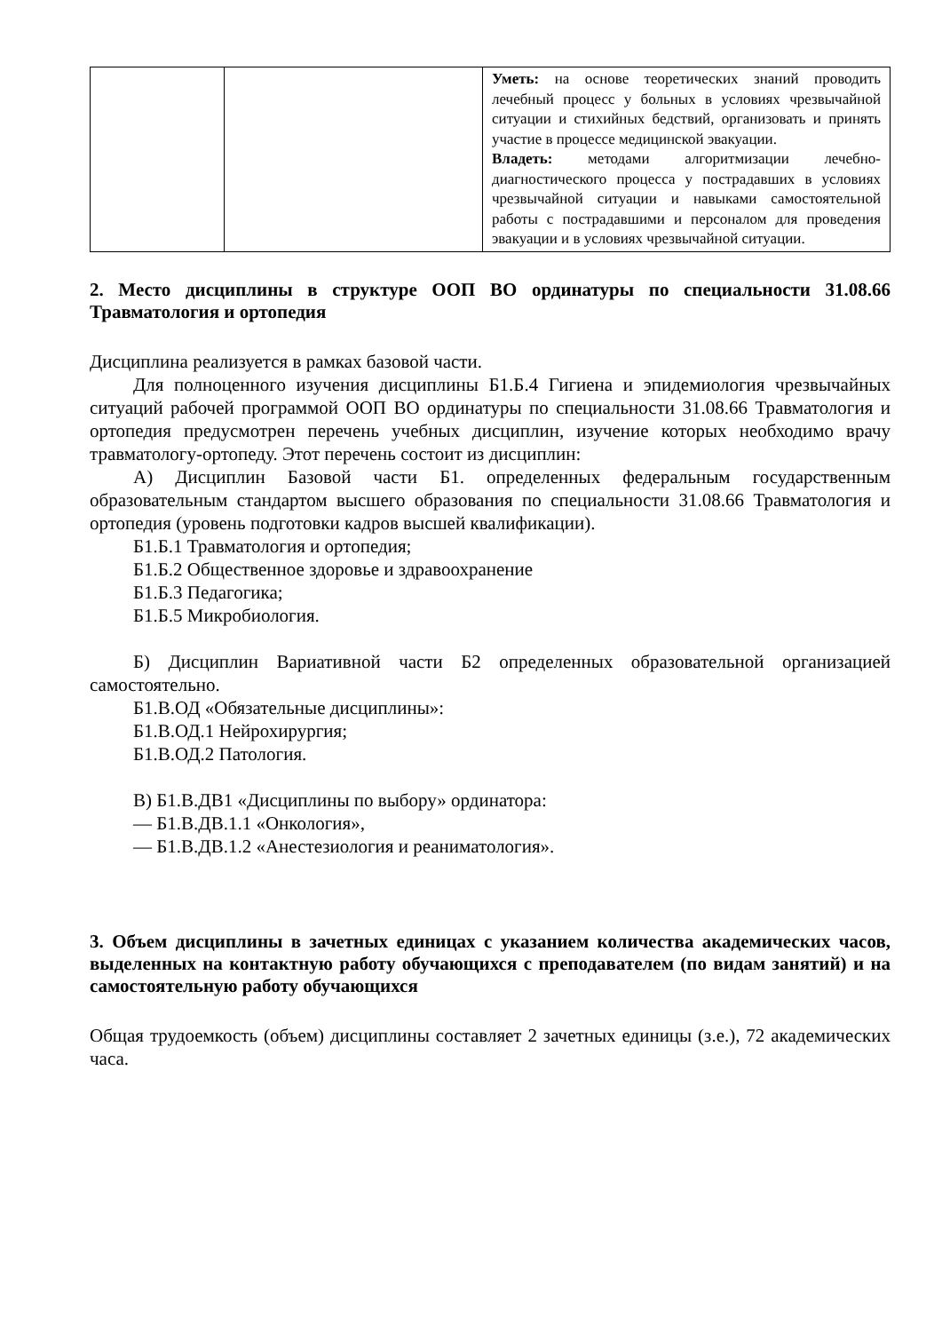| | | Уметь: на основе теоретических знаний проводить лечебный процесс у больных в условиях чрезвычайной ситуации и стихийных бедствий, организовать и принять участие в процессе медицинской эвакуации. Владеть: методами алгоритмизации лечебно-диагностического процесса у пострадавших в условиях чрезвычайной ситуации и навыками самостоятельной работы с пострадавшими и персоналом для проведения эвакуации и в условиях чрезвычайной ситуации. |
2. Место дисциплины в структуре ООП ВО ординатуры по специальности 31.08.66 Травматология и ортопедия
Дисциплина реализуется в рамках базовой части.
Для полноценного изучения дисциплины Б1.Б.4 Гигиена и эпидемиология чрезвычайных ситуаций рабочей программой ООП ВО ординатуры по специальности 31.08.66 Травматология и ортопедия предусмотрен перечень учебных дисциплин, изучение которых необходимо врачу травматологу-ортопеду. Этот перечень состоит из дисциплин:
А) Дисциплин Базовой части Б1. определенных федеральным государственным образовательным стандартом высшего образования по специальности 31.08.66 Травматология и ортопедия (уровень подготовки кадров высшей квалификации).
Б1.Б.1 Травматология и ортопедия;
Б1.Б.2 Общественное здоровье и здравоохранение
Б1.Б.3 Педагогика;
Б1.Б.5 Микробиология.
Б) Дисциплин Вариативной части Б2 определенных образовательной организацией самостоятельно.
Б1.В.ОД «Обязательные дисциплины»:
Б1.В.ОД.1 Нейрохирургия;
Б1.В.ОД.2 Патология.
В) Б1.В.ДВ1 «Дисциплины по выбору» ординатора:
— Б1.В.ДВ.1.1 «Онкология»,
— Б1.В.ДВ.1.2 «Анестезиология и реаниматология».
3. Объем дисциплины в зачетных единицах с указанием количества академических часов, выделенных на контактную работу обучающихся с преподавателем (по видам занятий) и на самостоятельную работу обучающихся
Общая трудоемкость (объем) дисциплины составляет 2 зачетных единицы (з.е.), 72 академических часа.